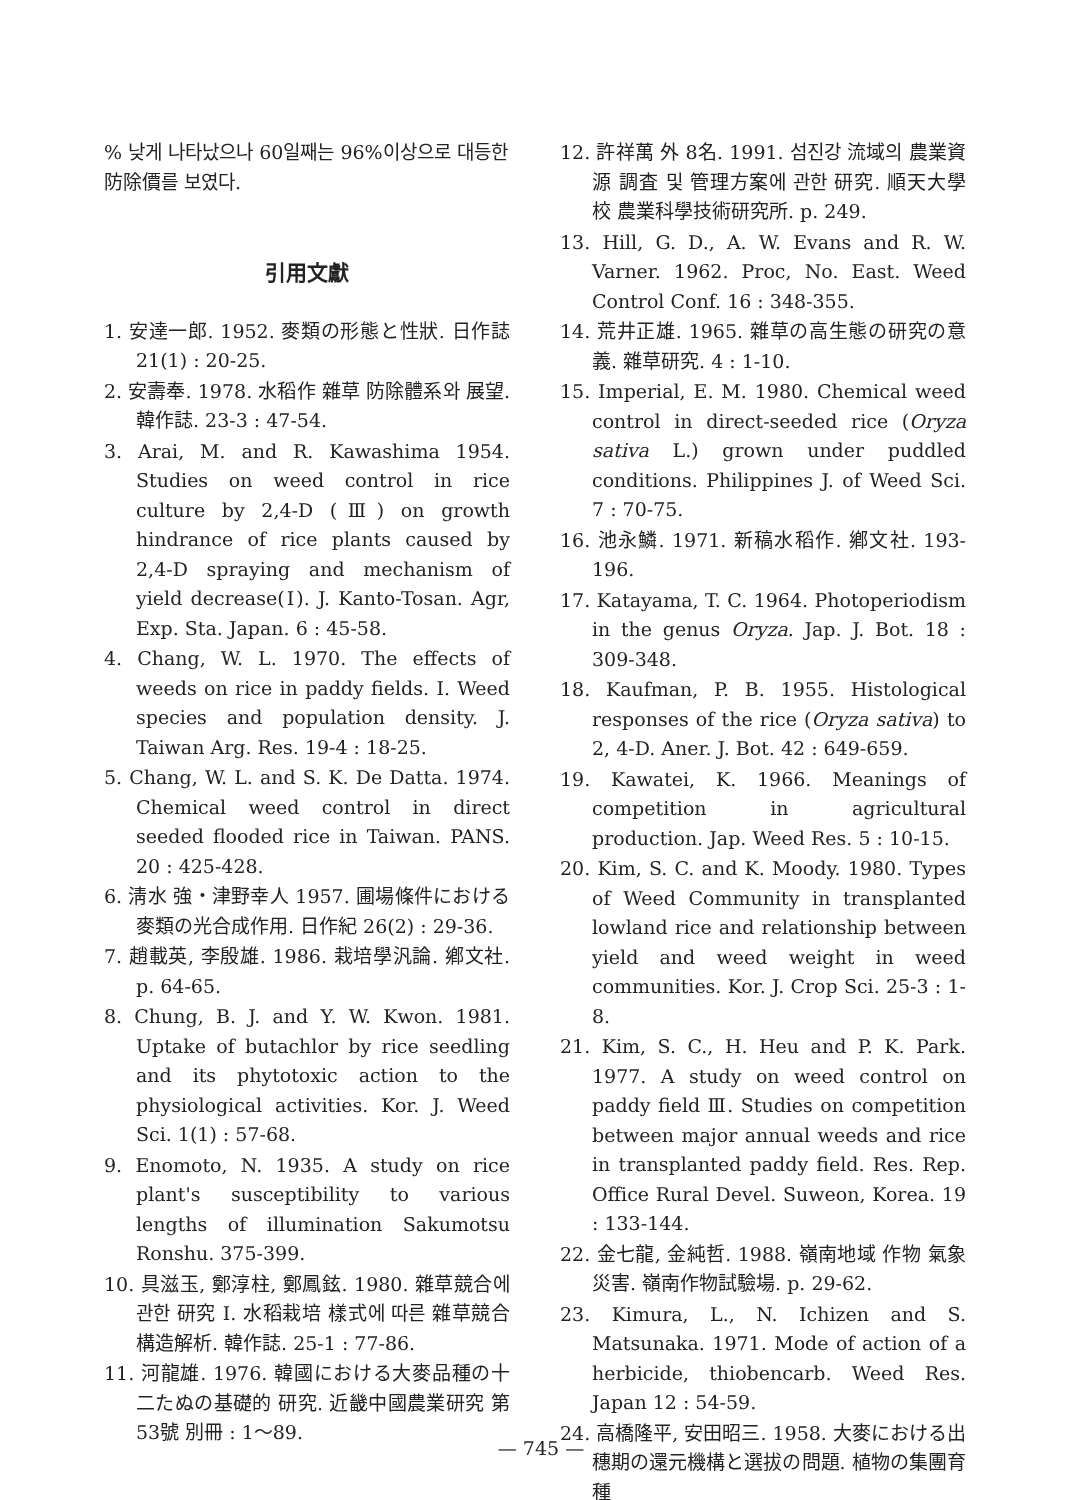% 낮게 나타났으나 60일째는 96%이상으로 대등한 防除價를 보였다.
引用文獻
1. 安達一郎. 1952. 麥類の形態と性狀. 日作誌 21(1) : 20-25.
2. 安壽奉. 1978. 水稻作 雜草 防除體系와 展望. 韓作誌. 23-3 : 47-54.
3. Arai, M. and R. Kawashima 1954. Studies on weed control in rice culture by 2,4-D (Ⅲ) on growth hindrance of rice plants caused by 2,4-D spraying and mechanism of yield decrease(Ⅰ). J. Kanto-Tosan. Agr, Exp. Sta. Japan. 6 : 45-58.
4. Chang, W. L. 1970. The effects of weeds on rice in paddy fields. I. Weed species and population density. J. Taiwan Arg. Res. 19-4 : 18-25.
5. Chang, W. L. and S. K. De Datta. 1974. Chemical weed control in direct seeded flooded rice in Taiwan. PANS. 20 : 425-428.
6. 淸水 強・津野幸人 1957. 圃場條件における麥類の光合成作用. 日作紀 26(2) : 29-36.
7. 趙載英, 李殷雄. 1986. 栽培學汎論. 鄕文社. p. 64-65.
8. Chung, B. J. and Y. W. Kwon. 1981. Uptake of butachlor by rice seedling and its phytotoxic action to the physiological activities. Kor. J. Weed Sci. 1(1) : 57-68.
9. Enomoto, N. 1935. A study on rice plant's susceptibility to various lengths of illumination Sakumotsu Ronshu. 375-399.
10. 具滋玉, 鄭淳柱, 鄭鳳鉉. 1980. 雜草競合에 관한 研究 I. 水稻栽培 樣式에 따른 雜草競合構造解析. 韓作誌. 25-1 : 77-86.
11. 河龍雄. 1976. 韓國における大麥品種の十二たぬの基礎的 研究. 近畿中國農業研究 第53號 別冊 : 1～89.
12. 許祥萬 外 8名. 1991. 섬진강 流域의 農業資源 調査 및 管理方案에 관한 研究. 順天大學校 農業科學技術研究所. p. 249.
13. Hill, G. D., A. W. Evans and R. W. Varner. 1962. Proc, No. East. Weed Control Conf. 16 : 348-355.
14. 荒井正雄. 1965. 雜草の高生態の研究の意義. 雜草研究. 4 : 1-10.
15. Imperial, E. M. 1980. Chemical weed control in direct-seeded rice (Oryza sativa L.) grown under puddled conditions. Philippines J. of Weed Sci. 7 : 70-75.
16. 池永鱗. 1971. 新稿水稻作. 鄕文社. 193-196.
17. Katayama, T. C. 1964. Photoperiodism in the genus Oryza. Jap. J. Bot. 18 : 309-348.
18. Kaufman, P. B. 1955. Histological responses of the rice (Oryza sativa) to 2, 4-D. Aner. J. Bot. 42 : 649-659.
19. Kawatei, K. 1966. Meanings of competition in agricultural production. Jap. Weed Res. 5 : 10-15.
20. Kim, S. C. and K. Moody. 1980. Types of Weed Community in transplanted lowland rice and relationship between yield and weed weight in weed communities. Kor. J. Crop Sci. 25-3 : 1-8.
21. Kim, S. C., H. Heu and P. K. Park. 1977. A study on weed control on paddy field Ⅲ. Studies on competition between major annual weeds and rice in transplanted paddy field. Res. Rep. Office Rural Devel. Suweon, Korea. 19 : 133-144.
22. 金七龍, 金純哲. 1988. 嶺南地域 作物 氣象災害. 嶺南作物試驗場. p. 29-62.
23. Kimura, L., N. Ichizen and S. Matsunaka. 1971. Mode of action of a herbicide, thiobencarb. Weed Res. Japan 12 : 54-59.
24. 高橋隆平, 安田昭三. 1958. 大麥における出穗期の還元機構と選拔の問題. 植物の集團育種
— 745 —